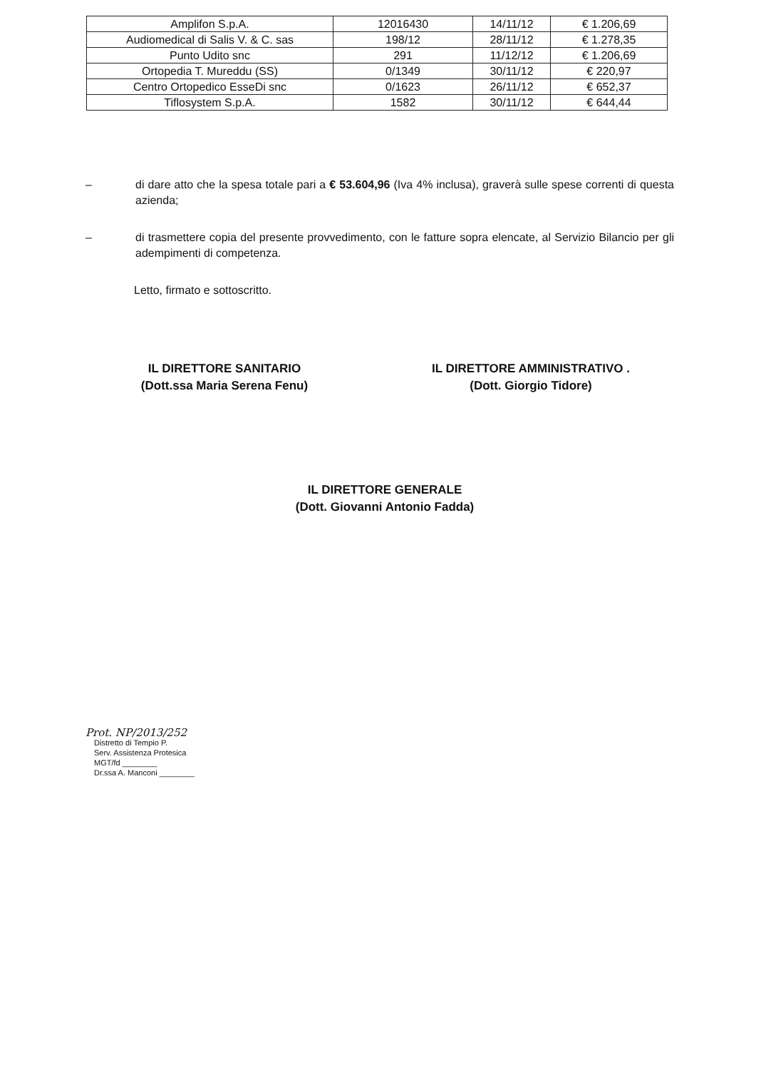| Amplifon S.p.A. | 12016430 | 14/11/12 | € 1.206,69 |
| Audiomedical di Salis V. & C. sas | 198/12 | 28/11/12 | € 1.278,35 |
| Punto Udito snc | 291 | 11/12/12 | € 1.206,69 |
| Ortopedia T. Mureddu (SS) | 0/1349 | 30/11/12 | € 220,97 |
| Centro Ortopedico EsseDi snc | 0/1623 | 26/11/12 | € 652,37 |
| Tiflosystem S.p.A. | 1582 | 30/11/12 | € 644,44 |
– di dare atto che la spesa totale pari a € 53.604,96 (Iva 4% inclusa), graverà sulle spese correnti di questa azienda;
– di trasmettere copia del presente provvedimento, con le fatture sopra elencate, al Servizio Bilancio per gli adempimenti di competenza.
Letto, firmato e sottoscritto.
IL DIRETTORE SANITARIO
(Dott.ssa Maria Serena Fenu)
IL DIRETTORE AMMINISTRATIVO .
(Dott. Giorgio Tidore)
IL DIRETTORE GENERALE
(Dott. Giovanni Antonio Fadda)
Prot. NP/2013/252
Distretto di Tempio P.
Serv. Assistenza Protesica
MGT/fd ________
Dr.ssa A. Manconi ________